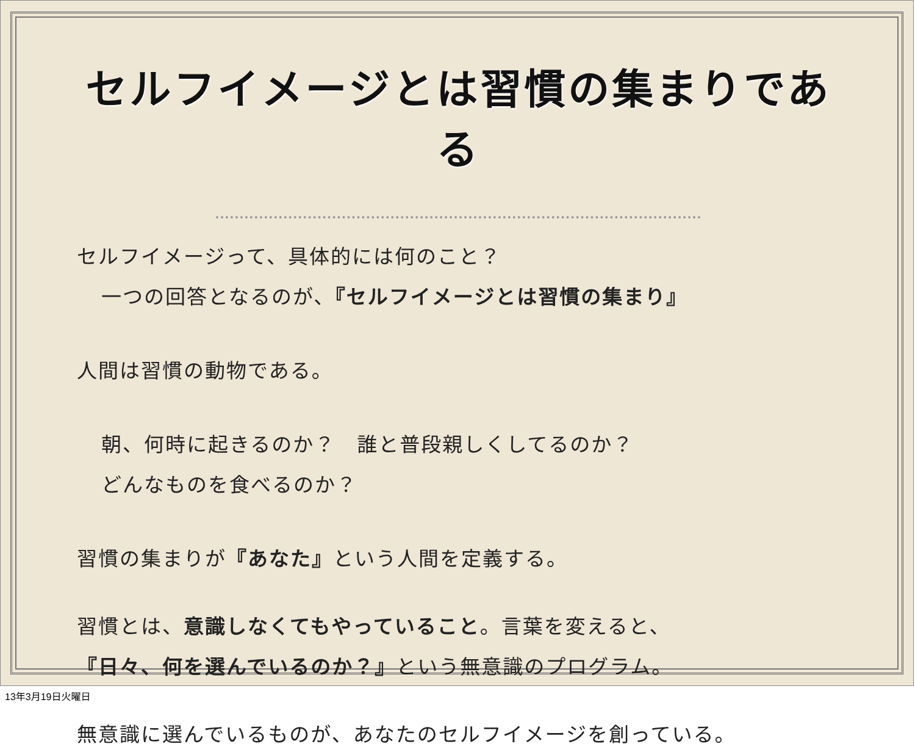セルフイメージとは習慣の集まりである
セルフイメージって、具体的には何のこと？
一つの回答となるのが、『セルフイメージとは習慣の集まり』
人間は習慣の動物である。
朝、何時に起きるのか？　誰と普段親しくしてるのか？
どんなものを食べるのか？
習慣の集まりが『あなた』という人間を定義する。
習慣とは、意識しなくてもやっていること。言葉を変えると、
『日々、何を選んでいるのか？』という無意識のプログラム。
無意識に選んでいるものが、あなたのセルフイメージを創っている。
13年3月19日火曜日